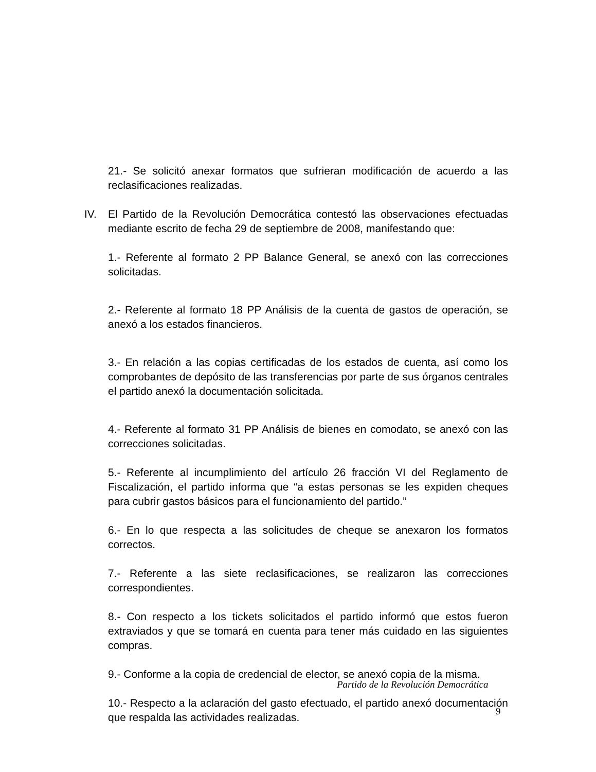21.- Se solicitó anexar formatos que sufrieran modificación de acuerdo a las reclasificaciones realizadas.
IV. El Partido de la Revolución Democrática contestó las observaciones efectuadas mediante escrito de fecha 29 de septiembre de 2008, manifestando que:
1.- Referente al formato 2 PP Balance General, se anexó con las correcciones solicitadas.
2.- Referente al formato 18 PP Análisis de la cuenta de gastos de operación, se anexó a los estados financieros.
3.- En relación a las copias certificadas de los estados de cuenta, así como los comprobantes de depósito de las transferencias por parte de sus órganos centrales el partido anexó la documentación solicitada.
4.- Referente al formato 31 PP Análisis de bienes en comodato, se anexó con las correcciones solicitadas.
5.- Referente al incumplimiento del artículo 26 fracción VI del Reglamento de Fiscalización, el partido informa que “a estas personas se les expiden cheques para cubrir gastos básicos para el funcionamiento del partido.”
6.- En lo que respecta a las solicitudes de cheque se anexaron los formatos correctos.
7.- Referente a las siete reclasificaciones, se realizaron las correcciones correspondientes.
8.- Con respecto a los tickets solicitados el partido informó que estos fueron extraviados y que se tomará en cuenta para tener más cuidado en las siguientes compras.
9.- Conforme a la copia de credencial de elector, se anexó copia de la misma.
10.- Respecto a la aclaración del gasto efectuado, el partido anexó documentación que respalda las actividades realizadas.
Partido de la Revolución Democrática
9